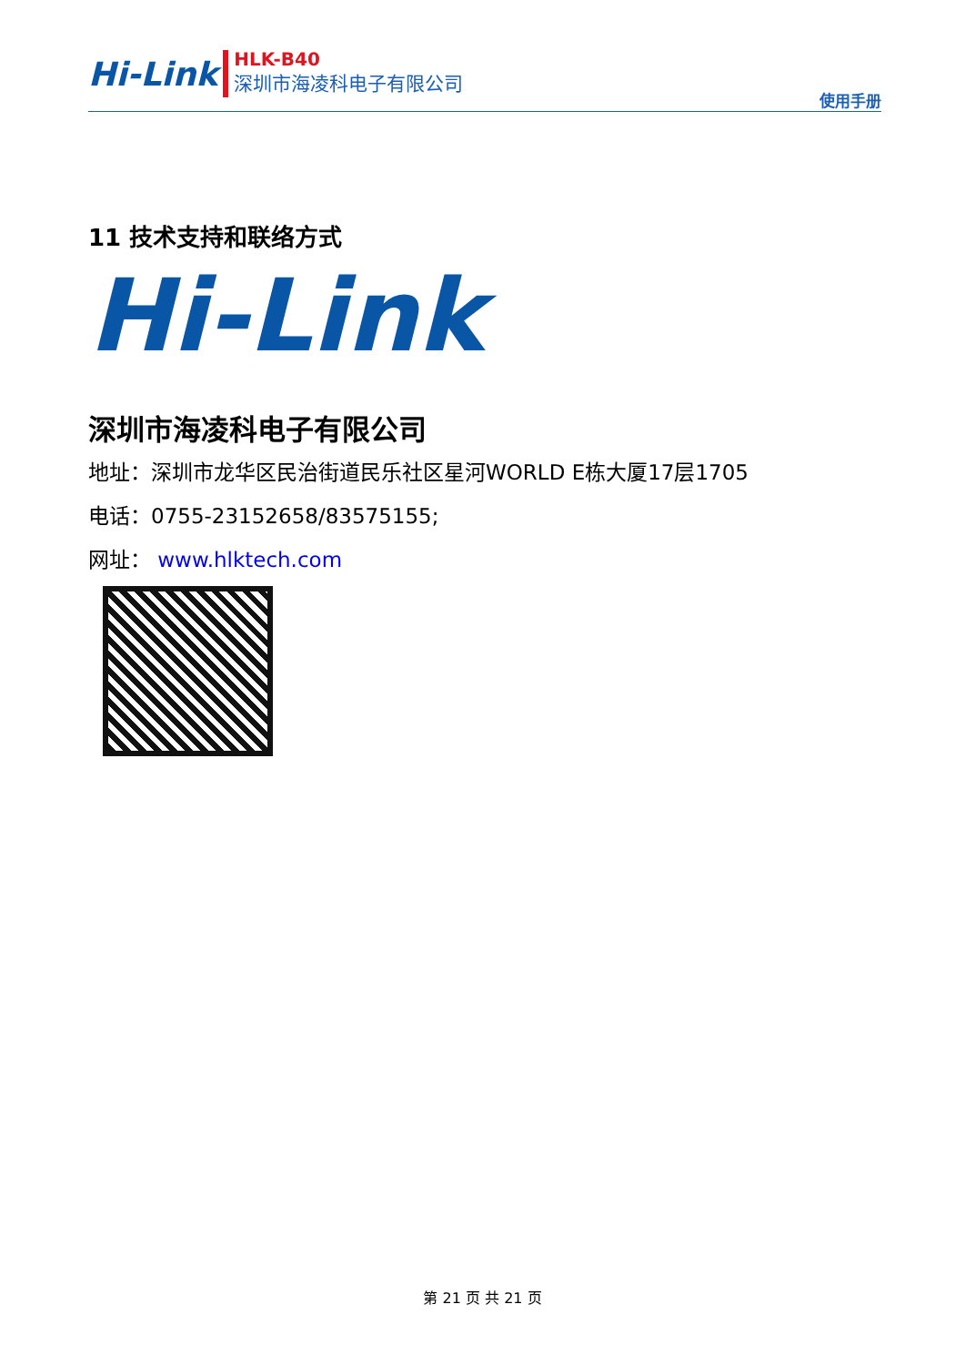Hi-Link
HLK-B40
深圳市海凌科电子有限公司
使用手册
11 技术支持和联络方式
Hi-Link
深圳市海凌科电子有限公司
地址：深圳市龙华区民治街道民乐社区星河WORLD E栋大厦17层1705
电话：0755-23152658/83575155;
网址： www.hlktech.com
第 21 页 共 21 页